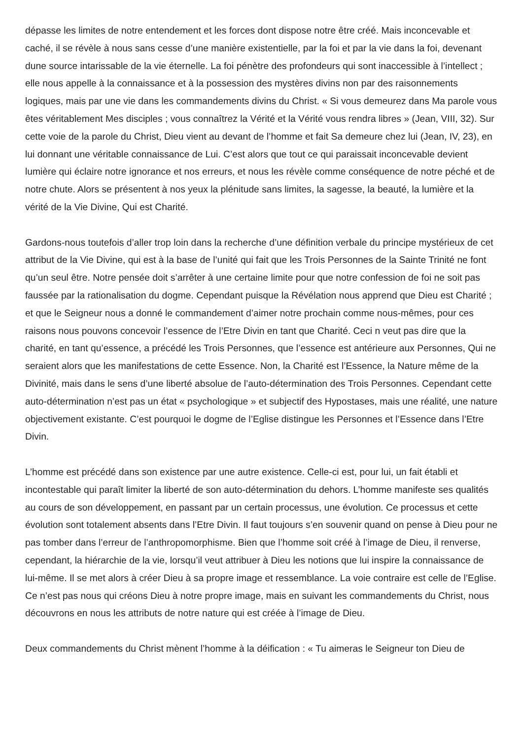dépasse les limites de notre entendement et les forces dont dispose notre être créé. Mais inconcevable et caché, il se révèle à nous sans cesse d’une manière existentielle, par la foi et par la vie dans la foi, devenant dune source intarissable de la vie éternelle. La foi pénètre des profondeurs qui sont inaccessible à l’intellect ; elle nous appelle à la connaissance et à la possession des mystères divins non par des raisonnements logiques, mais par une vie dans les commandements divins du Christ. « Si vous demeurez dans Ma parole vous êtes véritablement Mes disciples ; vous connaîtrez la Vérité et la Vérité vous rendra libres » (Jean, VIII, 32). Sur cette voie de la parole du Christ, Dieu vient au devant de l’homme et fait Sa demeure chez lui (Jean, IV, 23), en lui donnant une véritable connaissance de Lui. C’est alors que tout ce qui paraissait inconcevable devient lumière qui éclaire notre ignorance et nos erreurs, et nous les révèle comme conséquence de notre péché et de notre chute. Alors se présentent à nos yeux la plénitude sans limites, la sagesse, la beauté, la lumière et la vérité de la Vie Divine, Qui est Charité.
Gardons-nous toutefois d’aller trop loin dans la recherche d’une définition verbale du principe mystérieux de cet attribut de la Vie Divine, qui est à la base de l’unité qui fait que les Trois Personnes de la Sainte Trinité ne font qu’un seul être. Notre pensée doit s’arrêter à une certaine limite pour que notre confession de foi ne soit pas faussée par la rationalisation du dogme. Cependant puisque la Révélation nous apprend que Dieu est Charité ; et que le Seigneur nous a donné le commandement d’aimer notre prochain comme nous-mêmes, pour ces raisons nous pouvons concevoir l’essence de l’Etre Divin en tant que Charité. Ceci n veut pas dire que la charité, en tant qu’essence, a précédé les Trois Personnes, que l’essence est antérieure aux Personnes, Qui ne seraient alors que les manifestations de cette Essence. Non, la Charité est l’Essence, la Nature même de la Divinité, mais dans le sens d’une liberté absolue de l’auto-détermination des Trois Personnes. Cependant cette auto-détermination n’est pas un état « psychologique » et subjectif des Hypostases, mais une réalité, une nature objectivement existante. C’est pourquoi le dogme de l’Eglise distingue les Personnes et l’Essence dans l’Etre Divin.
L’homme est précédé dans son existence par une autre existence. Celle-ci est, pour lui, un fait établi et incontestable qui paraît limiter la liberté de son auto-détermination du dehors. L’homme manifeste ses qualités au cours de son développement, en passant par un certain processus, une évolution. Ce processus et cette évolution sont totalement absents dans l’Etre Divin. Il faut toujours s’en souvenir quand on pense à Dieu pour ne pas tomber dans l’erreur de l’anthropomorphisme. Bien que l’homme soit créé à l’image de Dieu, il renverse, cependant, la hiérarchie de la vie, lorsqu’il veut attribuer à Dieu les notions que lui inspire la connaissance de lui-même. Il se met alors à créer Dieu à sa propre image et ressemblance. La voie contraire est celle de l’Eglise. Ce n’est pas nous qui créons Dieu à notre propre image, mais en suivant les commandements du Christ, nous découvrons en nous les attributs de notre nature qui est créée à l’image de Dieu.
Deux commandements du Christ mènent l’homme à la déification : « Tu aimeras le Seigneur ton Dieu de